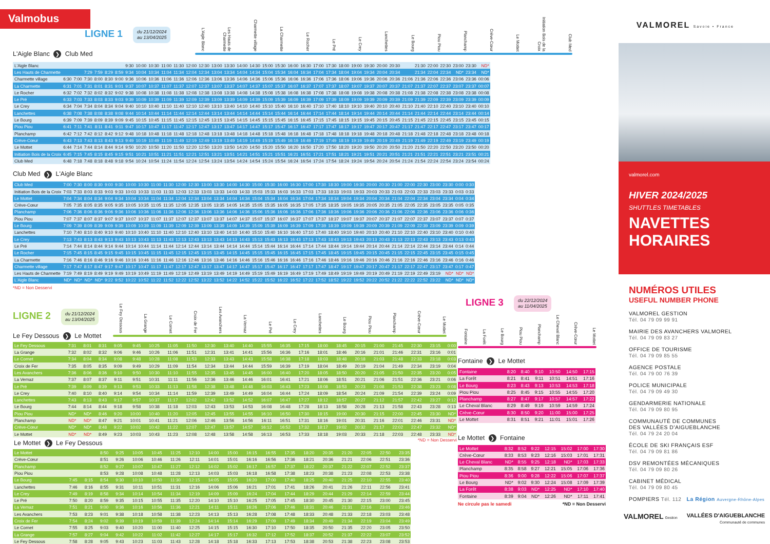Valmobus
LIGNE 1 du 21/12/2024
au 13/04/2025
L'Aigle Blanc ❯ Club Med
L'Aigle Blanc Les Hauts de Charmette Charmette village La Charmette Le Rocher Le Pré Le Crey Lanchettes Le Bourg Piou Piou Planchamp Crève-Cœur Le Mottet Initiation Bois de la Croix Club Med
| L'Aigle Blanc | | | | | | | 9:30 | 10:00 | 10:30 | 11:00 | 11:30 | 12:00 | 12:30 | 13:00 | 13:30 | 14:00 | 14:30 | 15:00 | 15:30 | 16:00 | 16:30 | 17:00 | 17:30 | 18:00 | 19:00 | 19:30 | 20:00 | 20:30 | | 21:30 | 22:00 | 22:30 | 23:00 | 23:30 | ND* |
| Les Hauts de Charmette | | | 7:29 | 7:59 | 8:29 | 8:59 | 9:34 | 10:04 | 10:34 | 11:04 | 11:34 | 12:04 | 12:34 | 13:04 | 13:34 | 14:04 | 14:34 | 15:04 | 15:34 | 16:04 | 16:34 | 17:04 | 17:34 | 18:04 | 19:04 | 19:34 | 20:04 | 20:34 | | 21:34 | 22:04 | 22:34 | ND* | 23:34 | ND* |
| Charmette village | 6:30 | 7:00 | 7:30 | 8:00 | 8:30 | 9:00 | 9:36 | 10:06 | 10:36 | 11:06 | 11:36 | 12:06 | 12:36 | 13:06 | 13:36 | 14:06 | 14:36 | 15:06 | 15:36 | 16:06 | 16:36 | 17:06 | 17:36 | 18:06 | 19:06 | 19:36 | 20:06 | 20:36 | 21:06 | 21:36 | 22:06 | 22:36 | 23:06 | 23:36 | 00:06 |
| La Charmette | 6:31 | 7:01 | 7:31 | 8:01 | 8:31 | 9:01 | 9:37 | 10:07 | 10:37 | 11:07 | 11:37 | 12:07 | 12:37 | 13:07 | 13:37 | 14:07 | 14:37 | 15:07 | 15:37 | 16:07 | 16:37 | 17:07 | 17:37 | 18:07 | 19:07 | 19:37 | 20:07 | 20:37 | 21:07 | 21:37 | 22:07 | 22:37 | 23:07 | 23:37 | 00:07 |
| Le Rocher | 6:32 | 7:02 | 7:32 | 8:02 | 8:32 | 9:02 | 9:38 | 10:08 | 10:38 | 11:08 | 11:38 | 12:08 | 12:38 | 13:08 | 13:38 | 14:08 | 14:38 | 15:08 | 15:38 | 16:08 | 16:38 | 17:08 | 17:38 | 18:08 | 19:08 | 19:38 | 20:08 | 20:38 | 21:08 | 21:38 | 22:08 | 22:38 | 23:08 | 23:38 | 00:08 |
| Le Pré | 6:33 | 7:03 | 7:33 | 8:03 | 8:33 | 9:03 | 9:39 | 10:09 | 10:39 | 11:09 | 11:39 | 12:09 | 12:39 | 13:09 | 13:39 | 14:09 | 14:39 | 15:09 | 15:39 | 16:09 | 16:39 | 17:09 | 17:39 | 18:09 | 19:09 | 19:39 | 20:09 | 20:39 | 21:09 | 21:39 | 22:09 | 22:39 | 23:09 | 23:39 | 00:09 |
| Le Crey | 6:34 | 7:04 | 7:34 | 8:04 | 8:34 | 9:04 | 9:40 | 10:10 | 10:40 | 11:10 | 11:40 | 12:10 | 12:40 | 13:10 | 13:40 | 14:10 | 14:40 | 15:10 | 15:40 | 16:10 | 16:40 | 17:10 | 17:40 | 18:10 | 19:10 | 19:40 | 20:10 | 20:40 | 21:10 | 21:40 | 22:10 | 22:40 | 23:10 | 23:40 | 00:10 |
| Lanchettes | 6:38 | 7:08 | 7:38 | 8:08 | 8:38 | 9:08 | 9:44 | 10:14 | 10:44 | 11:14 | 11:44 | 12:14 | 12:44 | 13:14 | 13:44 | 14:14 | 14:44 | 15:14 | 15:44 | 16:14 | 16:44 | 17:14 | 17:44 | 18:14 | 19:14 | 19:44 | 20:14 | 20:44 | 21:14 | 21:44 | 22:14 | 22:44 | 23:14 | 23:44 | 00:14 |
| Le Bourg | 6:39 | 7:09 | 7:39 | 8:09 | 8:39 | 9:09 | 9:45 | 10:15 | 10:45 | 11:15 | 11:45 | 12:15 | 12:45 | 13:15 | 13:45 | 14:15 | 14:45 | 15:15 | 15:45 | 16:15 | 16:45 | 17:15 | 17:45 | 18:15 | 19:15 | 19:45 | 20:15 | 20:45 | 21:15 | 21:45 | 22:15 | 22:45 | 23:15 | 23:45 | 00:15 |
| Piou Piou | 6:41 | 7:11 | 7:41 | 8:11 | 8:41 | 9:11 | 9:47 | 10:17 | 10:47 | 11:17 | 11:47 | 12:17 | 12:47 | 13:17 | 13:47 | 14:17 | 14:47 | 15:17 | 15:47 | 16:17 | 16:47 | 17:17 | 17:47 | 18:17 | 19:17 | 19:47 | 20:17 | 20:47 | 21:17 | 21:47 | 22:17 | 22:47 | 23:17 | 23:47 | 00:17 |
| Planchamp | 6:42 | 7:12 | 7:42 | 8:12 | 8:42 | 9:12 | 9:48 | 10:18 | 10:48 | 11:18 | 11:48 | 12:18 | 12:48 | 13:18 | 13:48 | 14:18 | 14:48 | 15:18 | 15:48 | 16:18 | 16:48 | 17:18 | 17:48 | 18:18 | 19:18 | 19:48 | 20:18 | 20:48 | 21:18 | 21:48 | 22:18 | 22:48 | 23:18 | 23:48 | 00:18 |
| Crève-Cœur | 6:43 | 7:13 | 7:43 | 8:13 | 8:43 | 9:13 | 9:49 | 10:19 | 10:49 | 11:19 | 11:49 | 12:19 | 12:49 | 13:19 | 13:49 | 14:19 | 14:49 | 15:19 | 15:49 | 16:19 | 16:49 | 17:19 | 17:49 | 18:19 | 19:19 | 19:49 | 20:19 | 20:49 | 21:19 | 21:49 | 22:19 | 22:49 | 23:19 | 23:49 | 00:19 |
| Le Mottet | 6:44 | 7:14 | 7:44 | 8:14 | 8:44 | 9:14 | 9:50 | 10:20 | 10:50 | 11:20 | 11:50 | 12:20 | 12:50 | 13:20 | 13:50 | 14:20 | 14:50 | 15:20 | 15:50 | 16:20 | 16:50 | 17:20 | 17:50 | 18:20 | 19:20 | 19:50 | 20:20 | 20:50 | 21:20 | 21:50 | 22:20 | 22:50 | 23:20 | 23:50 | 00:20 |
| Initiation Bois de la Croix | 6:45 | 7:15 | 7:45 | 8:15 | 8:45 | 9:15 | 9:51 | 10:21 | 10:51 | 11:21 | 11:51 | 12:21 | 12:51 | 13:21 | 13:51 | 14:21 | 14:51 | 15:21 | 15:51 | 16:21 | 16:51 | 17:21 | 17:51 | 18:21 | 19:21 | 19:51 | 20:21 | 20:51 | 21:21 | 21:51 | 22:21 | 22:51 | 23:21 | 23:51 | 00:21 |
| Club Med | 6:48 | 7:18 | 7:48 | 8:18 | 8:48 | 9:18 | 9:54 | 10:24 | 10:54 | 11:24 | 11:54 | 12:24 | 12:54 | 13:24 | 13:54 | 14:24 | 14:54 | 15:24 | 15:54 | 16:24 | 16:54 | 17:24 | 17:54 | 18:24 | 19:24 | 19:54 | 20:24 | 20:54 | 21:24 | 21:54 | 22:24 | 22:54 | 23:24 | 23:54 | 00:24 |
Club Med ❯ L'Aigle Blanc
| Club Med | 7:00 | 7:30 | 8:00 | 8:30 | 9:00 | 9:30 | 10:00 | 10:30 | 11:00 | 11:30 | 12:00 | 12:30 | 13:00 | 13:30 | 14:00 | 14:30 | 15:00 | 15:30 | 16:00 | 16:30 | 17:00 | 17:30 | 18:30 | 19:00 | 19:30 | 20:00 | 20:30 | 21:00 | 22:00 | 22:30 | 23:00 | 23:30 | 0:00 | 0:30 |
| Initiation Bois de la Croix | 7:03 | 7:33 | 8:03 | 8:33 | 9:03 | 9:33 | 10:03 | 10:33 | 11:03 | 11:33 | 12:03 | 12:33 | 13:03 | 13:33 | 14:03 | 14:33 | 15:03 | 15:33 | 16:03 | 16:33 | 17:03 | 17:33 | 18:33 | 19:03 | 19:33 | 20:03 | 20:33 | 21:03 | 22:03 | 22:33 | 23:03 | 23:33 | 0:03 | 0:33 |
| Le Mottet | 7:04 | 7:34 | 8:04 | 8:34 | 9:04 | 9:34 | 10:04 | 10:34 | 11:04 | 11:34 | 12:04 | 12:34 | 13:04 | 13:34 | 14:04 | 14:34 | 15:04 | 15:34 | 16:04 | 16:34 | 17:04 | 17:34 | 18:34 | 19:04 | 19:34 | 20:04 | 20:34 | 21:04 | 22:04 | 22:34 | 23:04 | 23:34 | 0:04 | 0:34 |
| Crève-Cœur | 7:05 | 7:35 | 8:05 | 8:35 | 9:05 | 9:35 | 10:05 | 10:35 | 11:05 | 11:35 | 12:05 | 12:35 | 13:05 | 13:35 | 14:05 | 14:35 | 15:05 | 15:35 | 16:05 | 16:35 | 17:05 | 17:35 | 18:35 | 19:05 | 19:35 | 20:05 | 20:35 | 21:05 | 22:05 | 22:35 | 23:05 | 23:35 | 0:05 | 0:35 |
| Planchamp | 7:06 | 7:36 | 8:06 | 8:36 | 9:06 | 9:36 | 10:06 | 10:36 | 11:06 | 11:36 | 12:06 | 12:36 | 13:06 | 13:36 | 14:06 | 14:36 | 15:06 | 15:36 | 16:06 | 16:36 | 17:06 | 17:36 | 18:36 | 19:06 | 19:36 | 20:06 | 20:36 | 21:06 | 22:06 | 22:36 | 23:06 | 23:36 | 0:06 | 0:36 |
| Piou Piou | 7:07 | 7:37 | 8:07 | 8:37 | 9:07 | 9:37 | 10:07 | 10:37 | 11:07 | 11:37 | 12:07 | 12:37 | 13:07 | 13:37 | 14:07 | 14:37 | 15:07 | 15:37 | 16:07 | 16:37 | 17:07 | 17:37 | 18:37 | 19:07 | 19:37 | 20:07 | 20:37 | 21:07 | 22:07 | 22:37 | 23:07 | 23:37 | 0:07 | 0:37 |
| Le Bourg | 7:09 | 7:39 | 8:09 | 8:39 | 9:09 | 9:39 | 10:09 | 10:39 | 11:09 | 11:39 | 12:09 | 12:39 | 13:09 | 13:39 | 14:09 | 14:39 | 15:09 | 15:39 | 16:09 | 16:39 | 17:09 | 17:39 | 18:39 | 19:09 | 19:39 | 20:09 | 20:39 | 21:09 | 22:09 | 22:39 | 23:09 | 23:39 | 0:09 | 0:39 |
| Lanchettes | 7:10 | 7:40 | 8:10 | 8:40 | 9:10 | 9:40 | 10:10 | 10:40 | 11:10 | 11:40 | 12:10 | 12:40 | 13:10 | 13:40 | 14:10 | 14:40 | 15:10 | 15:40 | 16:10 | 16:40 | 17:10 | 17:40 | 18:40 | 19:10 | 19:40 | 20:10 | 20:40 | 21:10 | 22:10 | 22:40 | 23:10 | 23:40 | 0:10 | 0:40 |
| Le Crey | 7:13 | 7:43 | 8:13 | 8:43 | 9:13 | 9:43 | 10:13 | 10:43 | 11:13 | 11:43 | 12:13 | 12:43 | 13:13 | 13:43 | 14:13 | 14:43 | 15:13 | 15:43 | 16:13 | 16:43 | 17:13 | 17:43 | 18:43 | 19:13 | 19:43 | 20:13 | 20:43 | 21:13 | 22:13 | 22:43 | 23:13 | 23:43 | 0:13 | 0:43 |
| Le Pré | 7:14 | 7:44 | 8:14 | 8:44 | 9:14 | 9:44 | 10:14 | 10:44 | 11:14 | 11:44 | 12:14 | 12:44 | 13:14 | 13:44 | 14:14 | 14:44 | 15:14 | 15:44 | 16:14 | 16:44 | 17:14 | 17:44 | 18:44 | 19:14 | 19:44 | 20:14 | 20:44 | 21:14 | 22:14 | 22:44 | 23:14 | 23:44 | 0:14 | 0:44 |
| Le Rocher | 7:15 | 7:45 | 8:15 | 8:45 | 9:15 | 9:45 | 10:15 | 10:45 | 11:15 | 11:45 | 12:15 | 12:45 | 13:15 | 13:45 | 14:15 | 14:45 | 15:15 | 15:45 | 16:15 | 16:45 | 17:15 | 17:45 | 18:45 | 19:15 | 19:45 | 20:15 | 20:45 | 21:15 | 22:15 | 22:45 | 23:15 | 23:45 | 0:15 | 0:45 |
| La Charmette | 7:16 | 7:46 | 8:16 | 8:46 | 9:16 | 9:46 | 10:16 | 10:46 | 11:16 | 11:46 | 12:16 | 12:46 | 13:16 | 13:46 | 14:16 | 14:46 | 15:16 | 15:46 | 16:16 | 16:46 | 17:16 | 17:46 | 18:46 | 19:16 | 19:46 | 20:16 | 20:46 | 21:16 | 22:16 | 22:46 | 23:16 | 23:46 | 0:16 | 0:46 |
| Charmette village | 7:17 | 7:47 | 8:17 | 8:47 | 9:17 | 9:47 | 10:17 | 10:47 | 11:17 | 11:47 | 12:17 | 12:47 | 13:17 | 13:47 | 14:17 | 14:47 | 15:17 | 15:47 | 16:17 | 16:47 | 17:17 | 17:47 | 18:47 | 19:17 | 19:47 | 20:17 | 20:47 | 21:17 | 22:17 | 22:47 | 23:17 | 23:47 | 0:17 | 0:47 |
| Les Hauts de Charmette | 7:19 | 7:49 | 8:19 | 8:49 | 9:19 | 9:49 | 10:19 | 10:49 | 11:19 | 11:49 | 12:19 | 12:49 | 13:19 | 13:49 | 14:19 | 14:49 | 15:19 | 15:49 | 16:19 | 16:49 | 17:19 | 17:49 | 18:49 | 19:19 | 19:49 | 20:19 | 20:49 | 21:19 | 22:19 | 22:49 | 23:19 | ND* | ND* | ND* |
| L'Aigle Blanc | ND* | ND* | ND* | ND* | 9:22 | 9:52 | 10:22 | 10:52 | 11:22 | 11:52 | 12:22 | 12:52 | 13:22 | 13:52 | 14:22 | 14:52 | 15:22 | 15:52 | 16:22 | 16:52 | 17:22 | 17:52 | 18:52 | 19:22 | 19:52 | 20:22 | 20:52 | 21:22 | 22:22 | 22:52 | 23:22 | ND* | ND* | ND* |
*ND = Non Desservi
LIGNE 2 du 21/12/2024
au 13/04/2025
Le Fey Dessous ❯ Le Mottet
Le Fey Dessous La Grange Le Cornet Croix de Fer Les Avanchers La Vernaz Le Pré Le Crey Lanchettes Le Bourg Piou Piou Planchamp Crève-Cœur Le Mottet
| Le Fey Dessous | 7:31 | 8:01 | 8:31 | 9:05 | 9:45 | 10:25 | 11:05 | 11:50 | 12:30 | 13:40 | 14:40 | 15:55 | 16:35 | 17:15 | 18:00 | 18:45 | 20:15 | 21:00 | 21:45 | 22:30 | 23:15 | 0:00 |
| La Grange | 7:32 | 8:02 | 8:32 | 9:06 | 9:46 | 10:26 | 11:06 | 11:51 | 12:31 | 13:41 | 14:41 | 15:56 | 16:36 | 17:16 | 18:01 | 18:46 | 20:16 | 21:01 | 21:46 | 22:31 | 23:16 | 0:01 |
| Le Cornet | 7:34 | 8:04 | 8:34 | 9:08 | 9:48 | 10:28 | 11:08 | 11:53 | 12:33 | 13:43 | 14:43 | 15:58 | 16:38 | 17:18 | 18:03 | 18:48 | 20:18 | 21:03 | 21:48 | 22:33 | 23:18 | 0:03 |
| Croix de Fer | 7:35 | 8:05 | 8:35 | 9:09 | 9:49 | 10:29 | 11:09 | 11:54 | 12:34 | 13:44 | 14:44 | 15:59 | 16:39 | 17:19 | 18:04 | 18:49 | 20:19 | 21:04 | 21:49 | 22:34 | 23:19 | 0:04 |
| Les Avanchers | 7:36 | 8:06 | 8:36 | 9:10 | 9:50 | 10:30 | 11:10 | 11:55 | 12:35 | 13:45 | 14:45 | 16:00 | 16:40 | 17:20 | 18:05 | 18:50 | 20:20 | 21:05 | 21:50 | 22:35 | 23:20 | 0:05 |
| La Vernaz | 7:37 | 8:07 | 8:37 | 9:11 | 9:51 | 10:31 | 11:11 | 11:56 | 12:36 | 13:46 | 14:46 | 16:01 | 16:41 | 17:21 | 18:06 | 18:51 | 20:21 | 21:06 | 21:51 | 22:36 | 23:21 | 0:06 |
| Le Pré | 7:39 | 8:09 | 8:39 | 9:13 | 9:53 | 10:33 | 11:13 | 11:58 | 12:38 | 13:48 | 14:48 | 16:03 | 16:43 | 17:23 | 18:08 | 18:53 | 20:23 | 21:08 | 21:53 | 22:38 | 23:23 | 0:08 |
| Le Crey | 7:40 | 8:10 | 8:40 | 9:14 | 9:54 | 10:34 | 11:14 | 11:59 | 12:39 | 13:49 | 14:49 | 16:04 | 16:44 | 17:24 | 18:09 | 18:54 | 20:24 | 21:09 | 21:54 | 22:39 | 23:24 | 0:09 |
| Lanchettes | 7:43 | 8:13 | 8:43 | 9:17 | 9:57 | 10:37 | 11:17 | 12:02 | 12:42 | 13:52 | 14:52 | 16:07 | 16:47 | 17:27 | 18:12 | 18:57 | 20:27 | 21:12 | 21:57 | 22:42 | 23:27 | 0:12 |
| Le Bourg | 7:44 | 8:14 | 8:44 | 9:18 | 9:58 | 10:38 | 11:18 | 12:03 | 12:43 | 13:53 | 14:53 | 16:08 | 16:48 | 17:28 | 18:13 | 18:58 | 20:28 | 21:13 | 21:58 | 22:43 | 23:28 | 0:13 |
| Piou Piou | ND* | ND* | 8:46 | 9:20 | 10:00 | 10:40 | 11:20 | 12:05 | 12:45 | 13:55 | 14:55 | 16:10 | 16:50 | 17:30 | 18:15 | 19:00 | 20:30 | 21:15 | 22:00 | 22:45 | 23:30 | ND* |
| Planchamp | ND* | ND* | 8:47 | 9:21 | 10:01 | 10:41 | 11:21 | 12:06 | 12:46 | 13:56 | 14:56 | 16:11 | 16:51 | 17:31 | 18:16 | 19:01 | 20:31 | 21:16 | 22:01 | 22:46 | 23:31 | ND* |
| Crève-Cœur | ND* | ND* | 8:48 | 9:22 | 10:02 | 10:42 | 11:22 | 12:07 | 12:47 | 13:57 | 14:57 | 16:12 | 16:52 | 17:32 | 18:17 | 19:02 | 20:32 | 21:17 | 22:02 | 22:47 | 23:32 | ND* |
| Le Mottet | ND* | ND* | 8:49 | 9:23 | 10:03 | 10:43 | 11:23 | 12:08 | 12:48 | 13:58 | 14:58 | 16:13 | 16:53 | 17:33 | 18:18 | 19:03 | 20:33 | 21:18 | 22:03 | 22:48 | 23:33 | ND* |
Le Mottet ❯ Le Fey Dessous
*ND = Non Desservi
| Le Mottet | | | 8:50 | 9:25 | 10:05 | 10:45 | 11:25 | 12:10 | 14:00 | 15:00 | 16:15 | 16:55 | 17:35 | 18:20 | 20:35 | 21:20 | 22:05 | 22:50 | 23:35 |
| Crève-Cœur | | | 8:51 | 9:26 | 10:06 | 10:46 | 11:26 | 12:11 | 14:01 | 15:01 | 16:16 | 16:56 | 17:36 | 18:21 | 20:36 | 21:21 | 22:06 | 22:51 | 23:36 |
| Planchamp | | | 8:52 | 9:27 | 10:07 | 10:47 | 11:27 | 12:12 | 14:02 | 15:02 | 16:17 | 16:57 | 17:37 | 18:22 | 20:37 | 21:22 | 22:07 | 22:52 | 23:37 |
| Piou Piou | | | 8:53 | 9:28 | 10:08 | 10:48 | 11:28 | 12:13 | 14:03 | 15:03 | 16:18 | 16:58 | 17:38 | 18:23 | 20:38 | 21:23 | 22:08 | 22:53 | 23:38 |
| Le Bourg | 7:45 | 8:15 | 8:54 | 9:30 | 10:10 | 10:50 | 11:30 | 12:15 | 14:05 | 15:05 | 16:20 | 17:00 | 17:40 | 18:25 | 20:40 | 21:25 | 22:10 | 22:55 | 23:40 |
| Lanchettes | 7:46 | 8:16 | 8:55 | 9:31 | 10:11 | 10:51 | 11:31 | 12:16 | 14:06 | 15:06 | 16:21 | 17:01 | 17:41 | 18:26 | 20:41 | 21:26 | 22:11 | 22:56 | 23:41 |
| Le Crey | 7:49 | 8:19 | 8:58 | 9:34 | 10:14 | 10:54 | 11:34 | 12:19 | 14:09 | 15:09 | 16:24 | 17:04 | 17:44 | 18:29 | 20:44 | 21:29 | 22:14 | 22:59 | 23:44 |
| Le Pré | 7:50 | 8:20 | 8:59 | 9:35 | 10:15 | 10:55 | 11:35 | 12:20 | 14:10 | 15:10 | 16:25 | 17:05 | 17:45 | 18:30 | 20:45 | 21:30 | 22:15 | 23:00 | 23:45 |
| La Vernaz | 7:51 | 8:21 | 9:00 | 9:36 | 10:16 | 10:56 | 11:36 | 12:21 | 14:11 | 15:11 | 16:26 | 17:06 | 17:46 | 18:31 | 20:46 | 21:31 | 22:16 | 23:01 | 23:46 |
| Les Avanchers | 7:53 | 8:23 | 9:01 | 9:38 | 10:18 | 10:58 | 11:38 | 12:23 | 14:13 | 15:13 | 16:28 | 17:08 | 17:48 | 18:33 | 20:48 | 21:33 | 22:18 | 23:03 | 23:48 |
| Croix de Fer | 7:54 | 8:24 | 9:02 | 9:39 | 10:19 | 10:59 | 11:39 | 12:24 | 14:14 | 15:14 | 16:29 | 17:09 | 17:49 | 18:34 | 20:49 | 21:34 | 22:19 | 23:04 | 23:49 |
| Le Cornet | 7:55 | 8:25 | 9:03 | 9:40 | 10:20 | 11:00 | 11:40 | 12:25 | 14:15 | 15:15 | 16:30 | 17:10 | 17:50 | 18:35 | 20:50 | 21:35 | 22:20 | 23:05 | 23:50 |
| La Grange | 7:57 | 8:27 | 9:04 | 9:42 | 10:22 | 11:02 | 11:42 | 12:27 | 14:17 | 15:17 | 16:32 | 17:12 | 17:52 | 18:37 | 20:52 | 21:37 | 22:22 | 23:07 | 23:52 |
| Le Fey Dessous | 7:58 | 8:28 | 9:05 | 9:43 | 10:23 | 11:03 | 11:43 | 12:28 | 14:18 | 15:18 | 16:33 | 17:13 | 17:53 | 18:38 | 20:53 | 21:38 | 22:23 | 23:08 | 23:53 |
LIGNE 3 du 22/12/2024
au 11/04/2025
Fontaine La Forêt Le Bourg Piou Piou Planchamp Le Cheval Blanc Crève-Cœur Le Mottet
Fontaine ❯ Le Mottet
| Fontaine | 8:20 | 8:40 | 9:10 | 10:50 | 14:50 | 17:15 |
| La Forêt | 8:21 | 8:41 | 9:11 | 10:51 | 14:51 | 17:16 |
| Le Bourg | 8:23 | 8:43 | 9:13 | 10:53 | 14:53 | 17:18 |
| Piou Piou | 8:25 | 8:45 | 9:15 | 10:55 | 14:55 | 17:20 |
| Planchamp | 8:27 | 8:47 | 9:17 | 10:57 | 14:57 | 17:22 |
| Le Cheval Blanc | 8:29 | 8:49 | 9:19 | 10:59 | 14:59 | 17:24 |
| Crève-Cœur | 8:30 | 8:50 | 9:20 | 11:00 | 15:00 | 17:25 |
| Le Mottet | 8:31 | 8:51 | 9:21 | 11:01 | 15:01 | 17:26 |
Le Mottet ❯ Fontaine
| Le Mottet | 8:32 | 8:52 | 9:22 | 12:15 | 15:02 | 17:00 | 17:30 |
| Crève-Cœur | 8:33 | 8:53 | 9:23 | 12:16 | 15:03 | 17:01 | 17:31 |
| Le Cheval Blanc | ND* | 8:55 | 9:25 | 12:18 | ND* | 17:03 | 17:33 |
| Planchamp | 8:35 | 8:58 | 9:27 | 12:21 | 15:05 | 17:06 | 17:36 |
| Piou Piou | 8:36 | 9:00 | 9:28 | 12:22 | 15:06 | 17:07 | 17:37 |
| Le Bourg | ND* | 9:02 | 9:30 | 12:24 | 15:08 | 17:09 | 17:39 |
| La Forêt | 8:38 | 9:03 | ND* | 12:25 | ND* | 17:10 | 17:40 |
| Fontaine | 8:39 | 9:04 | ND* | 12:26 | ND* | 17:11 | 17:41 |
Ne circule pas le samedi *ND = Non Desservi
VALMOREL Savoie • France
valmorel.com
HIVER 2024/2025
SHUTTLES TIMETABLES
NAVETTES
HORAIRES
NUMÉROS UTILES
USEFUL NUMBER PHONE
VALMOREL GESTION
Tél. 04 79 09 99 91
MAIRIE DES AVANCHERS VALMOREL
Tél. 04 79 09 83 27
OFFICE DE TOURISME
Tél. 04 79 09 85 55
AGENCE POSTALE
Tél. 04 79 00 76 39
POLICE MUNICIPALE
Tél. 04 79 09 49 30
GENDARMERIE NATIONALE
Tél. 04 79 09 80 95
COMMUNAUTÉ DE COMMUNES
DES VALLÉES D'AIGUEBLANCHE
Tél. 04 79 24 20 04
ÉCOLE DE SKI FRANÇAIS ESF
Tél. 04 79 09 81 86
DSV REMONTÉES MÉCANIQUES
Tél. 04 79 09 80 26
CABINET MÉDICAL
Tél. 04 79 09 80 45
POMPIERS Tél. 112 La Région Auvergne-Rhône-Alpes
VALMOREL Gestion VALLÉES D'AIGUEBLANCHE
Communauté de communes